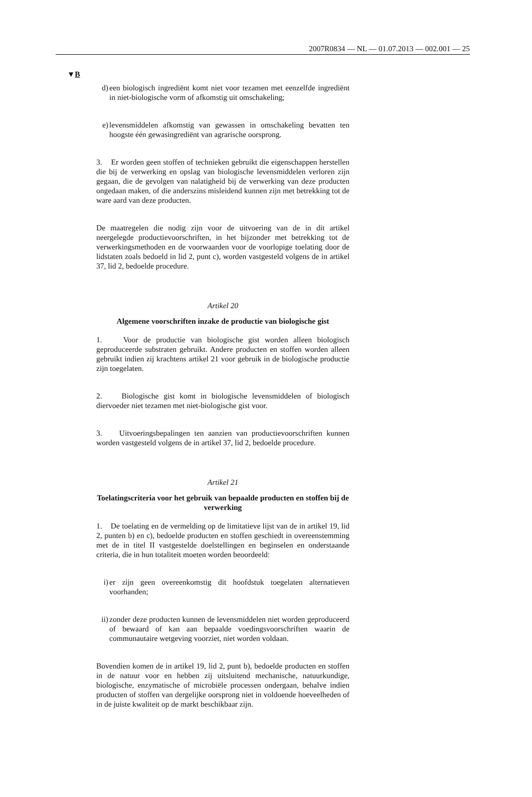2007R0834 — NL — 01.07.2013 — 002.001 — 25
▼B
d) een biologisch ingrediënt komt niet voor tezamen met eenzelfde ingrediënt in niet-biologische vorm of afkomstig uit omschakeling;
e) levensmiddelen afkomstig van gewassen in omschakeling bevatten ten hoogste één gewasingrediënt van agrarische oorsprong.
3. Er worden geen stoffen of technieken gebruikt die eigenschappen herstellen die bij de verwerking en opslag van biologische levensmiddelen verloren zijn gegaan, die de gevolgen van nalatigheid bij de verwerking van deze producten ongedaan maken, of die anderszins misleidend kunnen zijn met betrekking tot de ware aard van deze producten.
De maatregelen die nodig zijn voor de uitvoering van de in dit artikel neergelegde productievoorschriften, in het bijzonder met betrekking tot de verwerkingsmethoden en de voorwaarden voor de voorlopige toelating door de lidstaten zoals bedoeld in lid 2, punt c), worden vastgesteld volgens de in artikel 37, lid 2, bedoelde procedure.
Artikel 20
Algemene voorschriften inzake de productie van biologische gist
1. Voor de productie van biologische gist worden alleen biologisch geproduceerde substraten gebruikt. Andere producten en stoffen worden alleen gebruikt indien zij krachtens artikel 21 voor gebruik in de biologische productie zijn toegelaten.
2. Biologische gist komt in biologische levensmiddelen of biologisch diervoeder niet tezamen met niet-biologische gist voor.
3. Uitvoeringsbepalingen ten aanzien van productievoorschriften kunnen worden vastgesteld volgens de in artikel 37, lid 2, bedoelde procedure.
Artikel 21
Toelatingscriteria voor het gebruik van bepaalde producten en stoffen bij de verwerking
1. De toelating en de vermelding op de limitatieve lijst van de in artikel 19, lid 2, punten b) en c), bedoelde producten en stoffen geschiedt in overeenstemming met de in titel II vastgestelde doelstellingen en beginselen en onderstaande criteria, die in hun totaliteit moeten worden beoordeeld:
i) er zijn geen overeenkomstig dit hoofdstuk toegelaten alternatieven voorhanden;
ii) zonder deze producten kunnen de levensmiddelen niet worden geproduceerd of bewaard of kan aan bepaalde voedingsvoorschriften waarin de communautaire wetgeving voorziet, niet worden voldaan.
Bovendien komen de in artikel 19, lid 2, punt b), bedoelde producten en stoffen in de natuur voor en hebben zij uitsluitend mechanische, natuurkundige, biologische, enzymatische of microbiële processen ondergaan, behalve indien producten of stoffen van dergelijke oorsprong niet in voldoende hoeveelheden of in de juiste kwaliteit op de markt beschikbaar zijn.